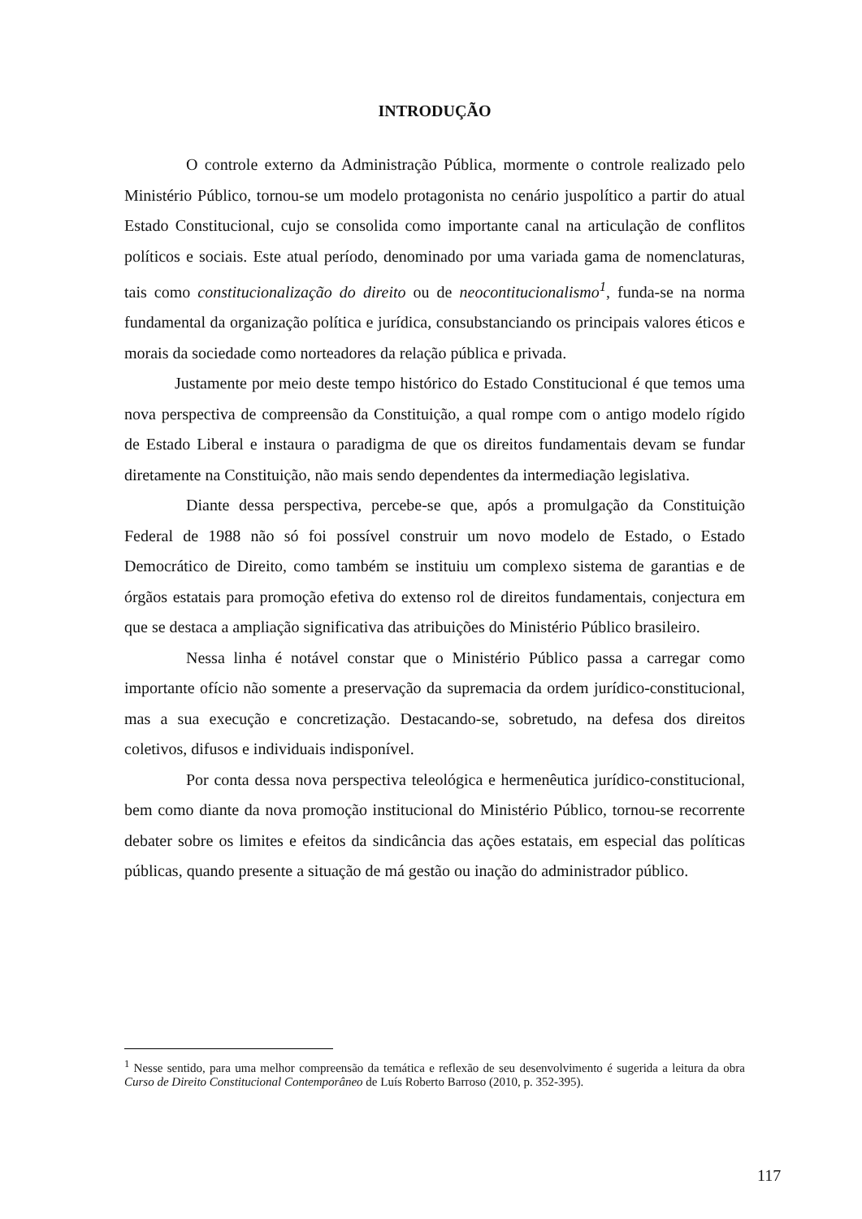INTRODUÇÃO
O controle externo da Administração Pública, mormente o controle realizado pelo Ministério Público, tornou-se um modelo protagonista no cenário juspolítico a partir do atual Estado Constitucional, cujo se consolida como importante canal na articulação de conflitos políticos e sociais. Este atual período, denominado por uma variada gama de nomenclaturas, tais como constitucionalização do direito ou de neocontitucionalismo<sup>1</sup>, funda-se na norma fundamental da organização política e jurídica, consubstanciando os principais valores éticos e morais da sociedade como norteadores da relação pública e privada.
Justamente por meio deste tempo histórico do Estado Constitucional é que temos uma nova perspectiva de compreensão da Constituição, a qual rompe com o antigo modelo rígido de Estado Liberal e instaura o paradigma de que os direitos fundamentais devam se fundar diretamente na Constituição, não mais sendo dependentes da intermediação legislativa.
Diante dessa perspectiva, percebe-se que, após a promulgação da Constituição Federal de 1988 não só foi possível construir um novo modelo de Estado, o Estado Democrático de Direito, como também se instituiu um complexo sistema de garantias e de órgãos estatais para promoção efetiva do extenso rol de direitos fundamentais, conjectura em que se destaca a ampliação significativa das atribuições do Ministério Público brasileiro.
Nessa linha é notável constar que o Ministério Público passa a carregar como importante ofício não somente a preservação da supremacia da ordem jurídico-constitucional, mas a sua execução e concretização. Destacando-se, sobretudo, na defesa dos direitos coletivos, difusos e individuais indisponível.
Por conta dessa nova perspectiva teleológica e hermenêutica jurídico-constitucional, bem como diante da nova promoção institucional do Ministério Público, tornou-se recorrente debater sobre os limites e efeitos da sindicância das ações estatais, em especial das políticas públicas, quando presente a situação de má gestão ou inação do administrador público.
<sup>1</sup> Nesse sentido, para uma melhor compreensão da temática e reflexão de seu desenvolvimento é sugerida a leitura da obra Curso de Direito Constitucional Contemporâneo de Luís Roberto Barroso (2010, p. 352-395).
117